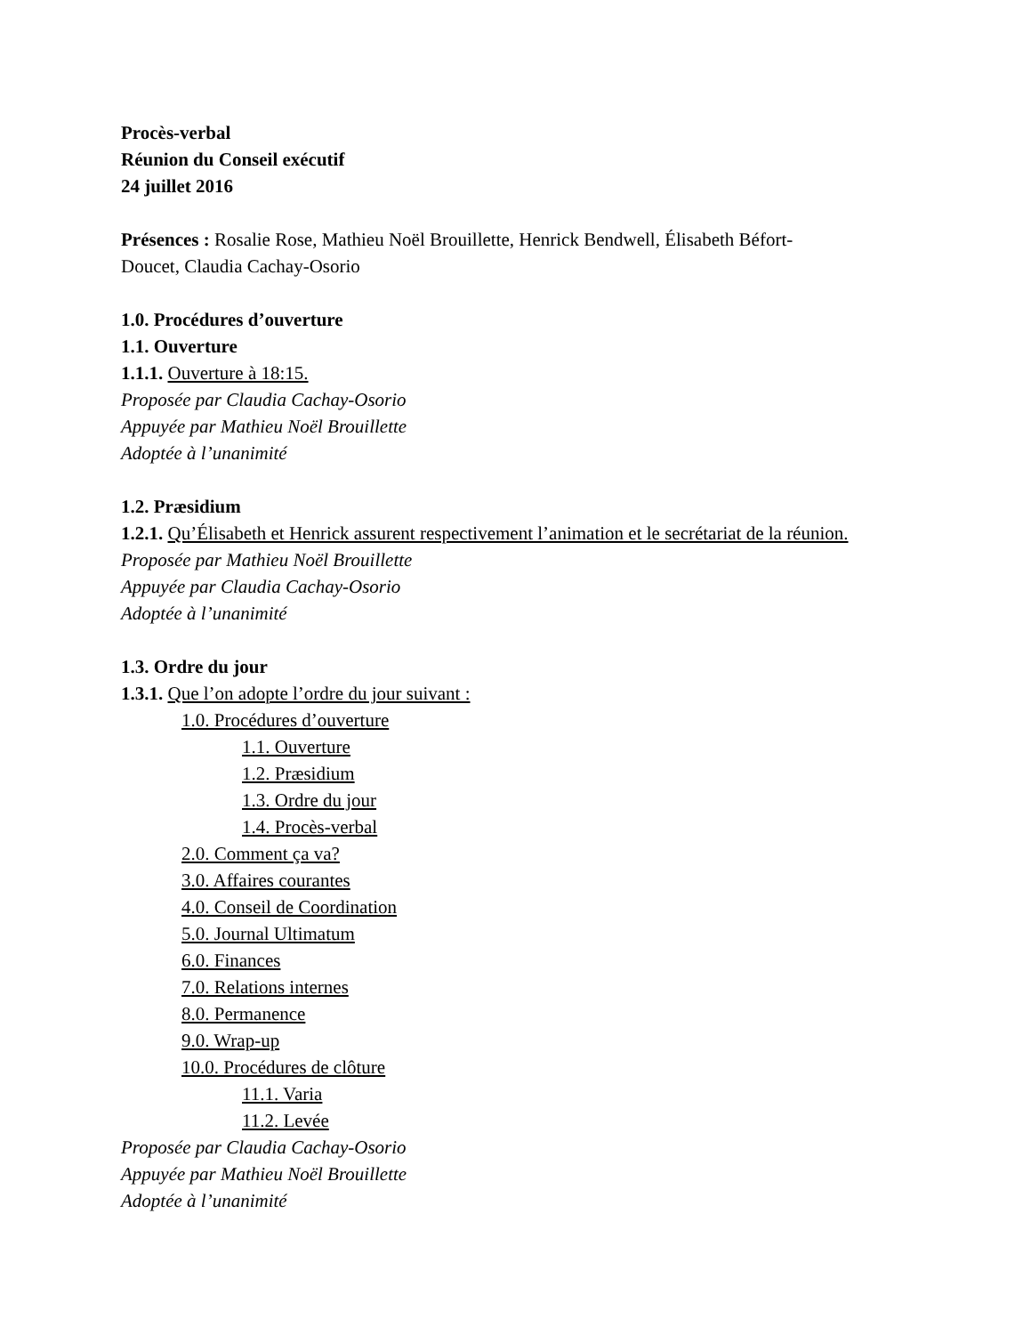Procès-verbal
Réunion du Conseil exécutif
24 juillet 2016
Présences : Rosalie Rose, Mathieu Noël Brouillette, Henrick Bendwell, Élisabeth Béfort-
Doucet, Claudia Cachay-Osorio
1.0. Procédures d’ouverture
1.1. Ouverture
1.1.1. Ouverture à 18:15.
Proposée par Claudia Cachay-Osorio
Appuyée par Mathieu Noël Brouillette
Adoptée à l’unanimité
1.2. Præsidium
1.2.1. Qu’Élisabeth et Henrick assurent respectivement l’animation et le secrétariat de la réunion.
Proposée par Mathieu Noël Brouillette
Appuyée par Claudia Cachay-Osorio
Adoptée à l’unanimité
1.3. Ordre du jour
1.3.1. Que l’on adopte l’ordre du jour suivant :
1.0. Procédures d’ouverture
1.1. Ouverture
1.2. Præsidium
1.3. Ordre du jour
1.4. Procès-verbal
2.0. Comment ça va?
3.0. Affaires courantes
4.0. Conseil de Coordination
5.0. Journal Ultimatum
6.0. Finances
7.0. Relations internes
8.0. Permanence
9.0. Wrap-up
10.0. Procédures de clôture
11.1. Varia
11.2. Levée
Proposée par Claudia Cachay-Osorio
Appuyée par Mathieu Noël Brouillette
Adoptée à l’unanimité